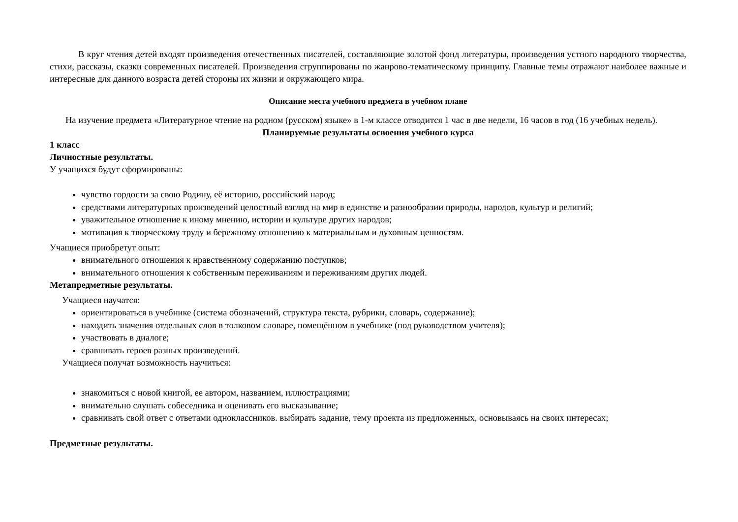В круг чтения детей входят произведения отечественных писателей, составляющие золотой фонд литературы, произведения устного народного творчества, стихи, рассказы, сказки современных писателей. Произведения сгруппированы по жанрово-тематическому принципу. Главные темы отражают наиболее важные и интересные для данного возраста детей стороны их жизни и окружающего мира.
Описание места учебного предмета в учебном плане
На изучение предмета «Литературное чтение на родном (русском) языке» в 1-м классе отводится 1 час в две недели, 16 часов в год (16 учебных недель).
Планируемые результаты освоения учебного курса
1 класс
Личностные результаты.
У учащихся будут сформированы:
чувство гордости за свою Родину, её историю, российский народ;
средствами литературных произведений целостный взгляд на мир в единстве и разнообразии природы, народов, культур и религий;
уважительное отношение к иному мнению, истории и культуре других народов;
мотивация к творческому труду и бережному отношению к материальным и духовным ценностям.
Учащиеся приобретут опыт:
внимательного отношения к нравственному содержанию поступков;
внимательного отношения к собственным переживаниям и переживаниям других людей.
Метапредметные результаты.
Учащиеся научатся:
ориентироваться в учебнике (система обозначений, структура текста, рубрики, словарь, содержание);
находить значения отдельных слов в толковом словаре, помещённом в учебнике (под руководством учителя);
участвовать в диалоге;
сравнивать героев разных произведений.
Учащиеся получат возможность научиться:
знакомиться с новой книгой, ее автором, названием, иллюстрациями;
внимательно слушать собеседника и оценивать его высказывание;
сравнивать свой ответ с ответами одноклассников. выбирать задание, тему проекта из предложенных, основываясь на своих интересах;
Предметные результаты.